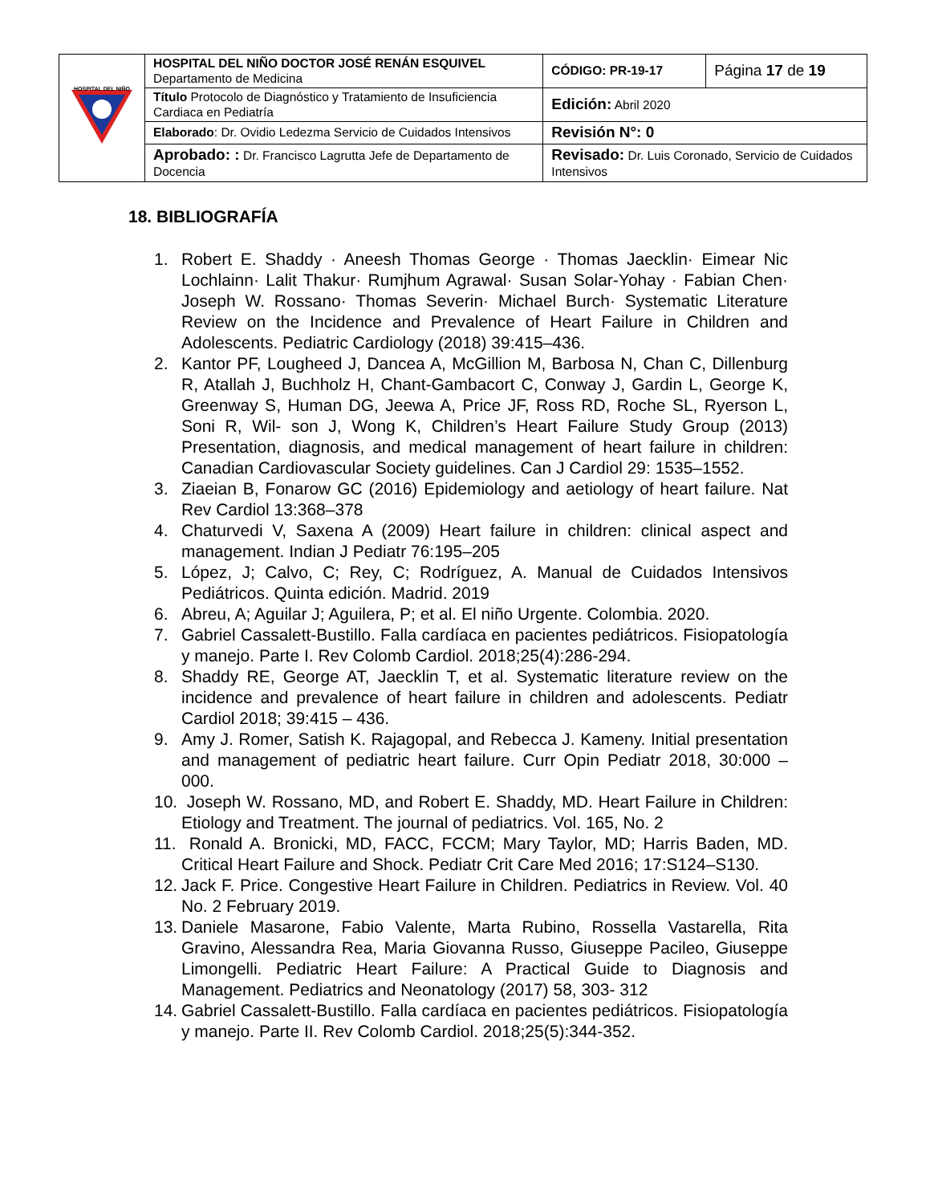| HOSPITAL DEL NIÑO | HOSPITAL DEL NIÑO DOCTOR JOSÉ RENÁN ESQUIVEL Departamento de Medicina | CÓDIGO: PR-19-17 | Página 17 de 19 |
| | Título Protocolo de Diagnóstico y Tratamiento de Insuficiencia Cardiaca en Pediatría | Edición: Abril 2020 | |
| | Elaborado : Dr. Ovidio Ledezma Servicio de Cuidados Intensivos | Revisión N°: 0 | |
| | Aprobado: : Dr. Francisco Lagrutta Jefe de Departamento de Docencia | Revisado: Dr. Luis Coronado, Servicio de Cuidados Intensivos | |
18. BIBLIOGRAFÍA
1. Robert E. Shaddy · Aneesh Thomas George · Thomas Jaecklin· Eimear Nic Lochlainn· Lalit Thakur· Rumjhum Agrawal· Susan Solar-Yohay · Fabian Chen· Joseph W. Rossano· Thomas Severin· Michael Burch· Systematic Literature Review on the Incidence and Prevalence of Heart Failure in Children and Adolescents. Pediatric Cardiology (2018) 39:415–436.
2. Kantor PF, Lougheed J, Dancea A, McGillion M, Barbosa N, Chan C, Dillenburg R, Atallah J, Buchholz H, Chant-Gambacort C, Conway J, Gardin L, George K, Greenway S, Human DG, Jeewa A, Price JF, Ross RD, Roche SL, Ryerson L, Soni R, Wil- son J, Wong K, Children’s Heart Failure Study Group (2013) Presentation, diagnosis, and medical management of heart failure in children: Canadian Cardiovascular Society guidelines. Can J Cardiol 29: 1535–1552.
3. Ziaeian B, Fonarow GC (2016) Epidemiology and aetiology of heart failure. Nat Rev Cardiol 13:368–378
4. Chaturvedi V, Saxena A (2009) Heart failure in children: clinical aspect and management. Indian J Pediatr 76:195–205
5. López, J; Calvo, C; Rey, C; Rodríguez, A. Manual de Cuidados Intensivos Pediátricos. Quinta edición. Madrid. 2019
6. Abreu, A; Aguilar J; Aguilera, P; et al. El niño Urgente. Colombia. 2020.
7. Gabriel Cassalett-Bustillo. Falla cardíaca en pacientes pediátricos. Fisiopatología y manejo. Parte I. Rev Colomb Cardiol. 2018;25(4):286-294.
8. Shaddy RE, George AT, Jaecklin T, et al. Systematic literature review on the incidence and prevalence of heart failure in children and adolescents. Pediatr Cardiol 2018; 39:415 – 436.
9. Amy J. Romer, Satish K. Rajagopal, and Rebecca J. Kameny. Initial presentation and management of pediatric heart failure. Curr Opin Pediatr 2018, 30:000 – 000.
10. Joseph W. Rossano, MD, and Robert E. Shaddy, MD. Heart Failure in Children: Etiology and Treatment. The journal of pediatrics. Vol. 165, No. 2
11. Ronald A. Bronicki, MD, FACC, FCCM; Mary Taylor, MD; Harris Baden, MD. Critical Heart Failure and Shock. Pediatr Crit Care Med 2016; 17:S124–S130.
12. Jack F. Price. Congestive Heart Failure in Children. Pediatrics in Review. Vol. 40 No. 2 February 2019.
13. Daniele Masarone, Fabio Valente, Marta Rubino, Rossella Vastarella, Rita Gravino, Alessandra Rea, Maria Giovanna Russo, Giuseppe Pacileo, Giuseppe Limongelli. Pediatric Heart Failure: A Practical Guide to Diagnosis and Management. Pediatrics and Neonatology (2017) 58, 303- 312
14. Gabriel Cassalett-Bustillo. Falla cardíaca en pacientes pediátricos. Fisiopatología y manejo. Parte II. Rev Colomb Cardiol. 2018;25(5):344-352.